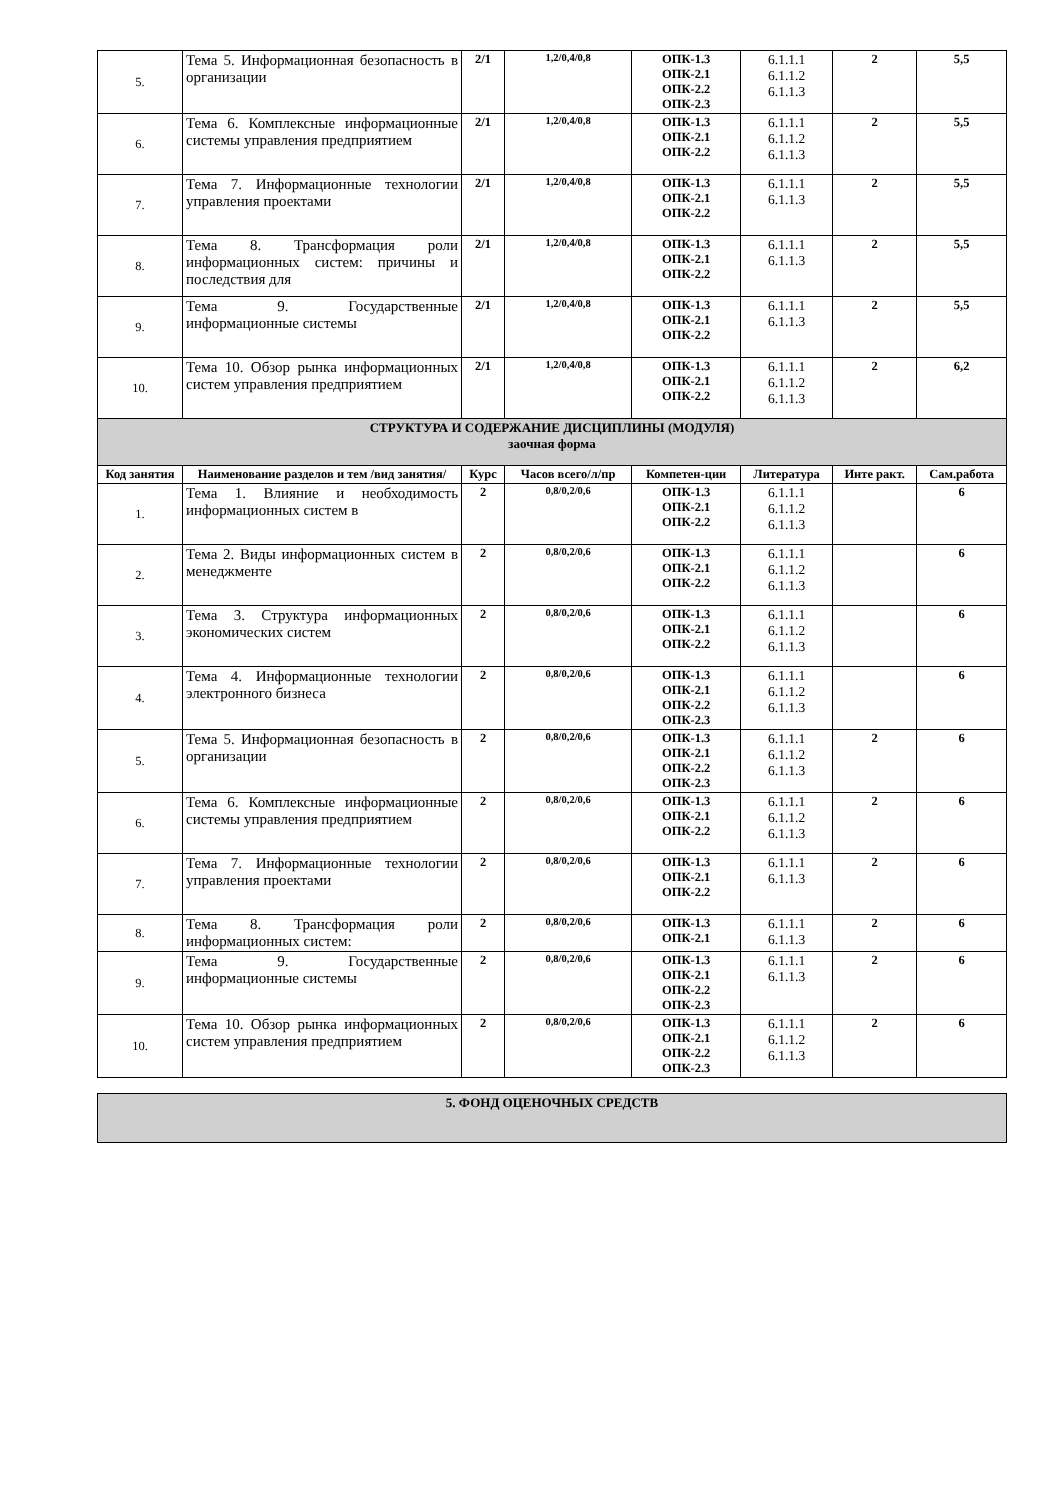| 5. | Тема 5. Информационная безопасность в организации | 2/1 | 1,2/0,4/0,8 | ОПК-1.3 ОПК-2.1 ОПК-2.2 ОПК-2.3 | 6.1.1.1 6.1.1.2 6.1.1.3 | 2 | 5,5 |
| 6. | Тема 6. Комплексные информационные системы управления предприятием | 2/1 | 1,2/0,4/0,8 | ОПК-1.3 ОПК-2.1 ОПК-2.2 | 6.1.1.1 6.1.1.2 6.1.1.3 | 2 | 5,5 |
| 7. | Тема 7. Информационные технологии управления проектами | 2/1 | 1,2/0,4/0,8 | ОПК-1.3 ОПК-2.1 ОПК-2.2 | 6.1.1.1 6.1.1.3 | 2 | 5,5 |
| 8. | Тема 8. Трансформация роли информационных систем: причины и последствия для | 2/1 | 1,2/0,4/0,8 | ОПК-1.3 ОПК-2.1 ОПК-2.2 | 6.1.1.1 6.1.1.3 | 2 | 5,5 |
| 9. | Тема 9. Государственные информационные системы | 2/1 | 1,2/0,4/0,8 | ОПК-1.3 ОПК-2.1 ОПК-2.2 | 6.1.1.1 6.1.1.3 | 2 | 5,5 |
| 10. | Тема 10. Обзор рынка информационных систем управления предприятием | 2/1 | 1,2/0,4/0,8 | ОПК-1.3 ОПК-2.1 ОПК-2.2 | 6.1.1.1 6.1.1.2 6.1.1.3 | 2 | 6,2 |
| СТРУКТУРА И СОДЕРЖАНИЕ ДИСЦИПЛИНЫ (МОДУЛЯ) заочная форма | | | | | | | |
| Код занятия | Наименование разделов и тем /вид занятия/ | Курс | Часов всего/л/пр | Компетен-ции | Литература | Инте ракт. | Сам.работа |
| 1. | Тема 1. Влияние и необходимость информационных систем в | 2 | 0,8/0,2/0,6 | ОПК-1.3 ОПК-2.1 ОПК-2.2 | 6.1.1.1 6.1.1.2 6.1.1.3 | | 6 |
| 2. | Тема 2. Виды информационных систем в менеджменте | 2 | 0,8/0,2/0,6 | ОПК-1.3 ОПК-2.1 ОПК-2.2 | 6.1.1.1 6.1.1.2 6.1.1.3 | | 6 |
| 3. | Тема 3. Структура информационных экономических систем | 2 | 0,8/0,2/0,6 | ОПК-1.3 ОПК-2.1 ОПК-2.2 | 6.1.1.1 6.1.1.2 6.1.1.3 | | 6 |
| 4. | Тема 4. Информационные технологии электронного бизнеса | 2 | 0,8/0,2/0,6 | ОПК-1.3 ОПК-2.1 ОПК-2.2 ОПК-2.3 | 6.1.1.1 6.1.1.2 6.1.1.3 | | 6 |
| 5. | Тема 5. Информационная безопасность в организации | 2 | 0,8/0,2/0,6 | ОПК-1.3 ОПК-2.1 ОПК-2.2 ОПК-2.3 | 6.1.1.1 6.1.1.2 6.1.1.3 | 2 | 6 |
| 6. | Тема 6. Комплексные информационные системы управления предприятием | 2 | 0,8/0,2/0,6 | ОПК-1.3 ОПК-2.1 ОПК-2.2 | 6.1.1.1 6.1.1.2 6.1.1.3 | 2 | 6 |
| 7. | Тема 7. Информационные технологии управления проектами | 2 | 0,8/0,2/0,6 | ОПК-1.3 ОПК-2.1 ОПК-2.2 | 6.1.1.1 6.1.1.3 | 2 | 6 |
| 8. | Тема 8. Трансформация роли информационных систем: | 2 | 0,8/0,2/0,6 | ОПК-1.3 ОПК-2.1 | 6.1.1.1 6.1.1.3 | 2 | 6 |
| 9. | Тема 9. Государственные информационные системы | 2 | 0,8/0,2/0,6 | ОПК-1.3 ОПК-2.1 ОПК-2.2 ОПК-2.3 | 6.1.1.1 6.1.1.3 | 2 | 6 |
| 10. | Тема 10. Обзор рынка информационных систем управления предприятием | 2 | 0,8/0,2/0,6 | ОПК-1.3 ОПК-2.1 ОПК-2.2 ОПК-2.3 | 6.1.1.1 6.1.1.2 6.1.1.3 | 2 | 6 |
| 5. ФОНД ОЦЕНОЧНЫХ СРЕДСТВ |